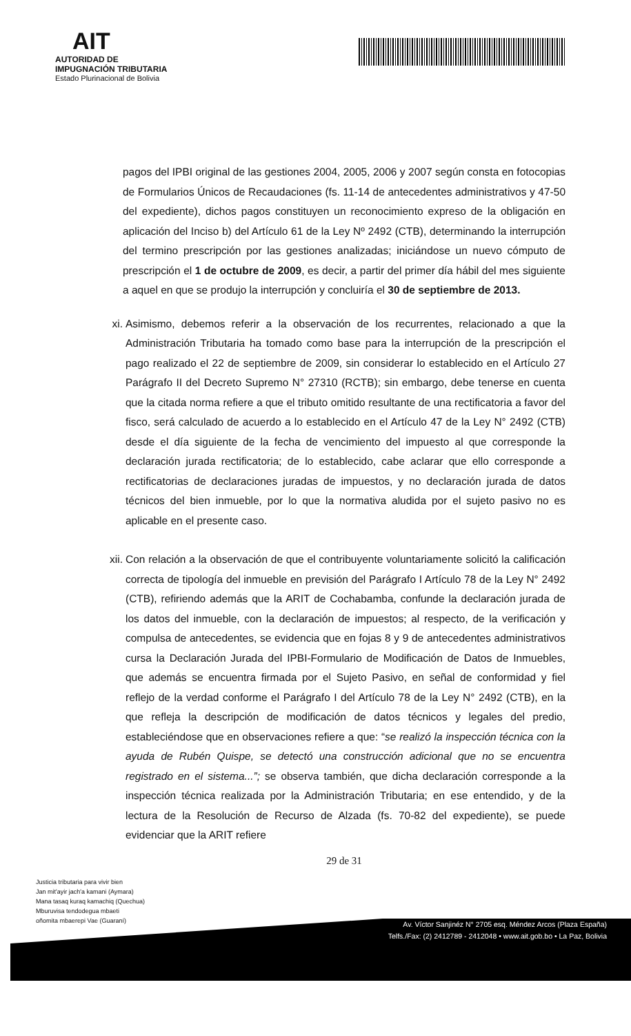AIT
AUTORIDAD DE
IMPUGNACIÓN TRIBUTARIA
Estado Plurinacional de Bolivia
pagos del IPBI original de las gestiones 2004, 2005, 2006 y 2007 según consta en fotocopias de Formularios Únicos de Recaudaciones (fs. 11-14 de antecedentes administrativos y 47-50 del expediente), dichos pagos constituyen un reconocimiento expreso de la obligación en aplicación del Inciso b) del Artículo 61 de la Ley Nº 2492 (CTB), determinando la interrupción del termino prescripción por las gestiones analizadas; iniciándose un nuevo cómputo de prescripción el 1 de octubre de 2009, es decir, a partir del primer día hábil del mes siguiente a aquel en que se produjo la interrupción y concluiría el 30 de septiembre de 2013.
xi. Asimismo, debemos referir a la observación de los recurrentes, relacionado a que la Administración Tributaria ha tomado como base para la interrupción de la prescripción el pago realizado el 22 de septiembre de 2009, sin considerar lo establecido en el Artículo 27 Parágrafo II del Decreto Supremo N° 27310 (RCTB); sin embargo, debe tenerse en cuenta que la citada norma refiere a que el tributo omitido resultante de una rectificatoria a favor del fisco, será calculado de acuerdo a lo establecido en el Artículo 47 de la Ley N° 2492 (CTB) desde el día siguiente de la fecha de vencimiento del impuesto al que corresponde la declaración jurada rectificatoria; de lo establecido, cabe aclarar que ello corresponde a rectificatorias de declaraciones juradas de impuestos, y no declaración jurada de datos técnicos del bien inmueble, por lo que la normativa aludida por el sujeto pasivo no es aplicable en el presente caso.
xii. Con relación a la observación de que el contribuyente voluntariamente solicitó la calificación correcta de tipología del inmueble en previsión del Parágrafo I Artículo 78 de la Ley N° 2492 (CTB), refiriendo además que la ARIT de Cochabamba, confunde la declaración jurada de los datos del inmueble, con la declaración de impuestos; al respecto, de la verificación y compulsa de antecedentes, se evidencia que en fojas 8 y 9 de antecedentes administrativos cursa la Declaración Jurada del IPBI-Formulario de Modificación de Datos de Inmuebles, que además se encuentra firmada por el Sujeto Pasivo, en señal de conformidad y fiel reflejo de la verdad conforme el Parágrafo I del Artículo 78 de la Ley N° 2492 (CTB), en la que refleja la descripción de modificación de datos técnicos y legales del predio, estableciéndose que en observaciones refiere a que: “se realizó la inspección técnica con la ayuda de Rubén Quispe, se detectó una construcción adicional que no se encuentra registrado en el sistema...”; se observa también, que dicha declaración corresponde a la inspección técnica realizada por la Administración Tributaria; en ese entendido, y de la lectura de la Resolución de Recurso de Alzada (fs. 70-82 del expediente), se puede evidenciar que la ARIT refiere
29 de 31
Justicia tributaria para vivir bien
Jan mit'ayir jach'a kamani (Aymara)
Mana tasaq kuraq kamachiq (Quechua)
Mburuvisa tendodegua mbaeti
oñomita mbaerepi Vae (Guaraní)
Av. Víctor Sanjinéz N° 2705 esq. Méndez Arcos (Plaza España)
Telfs./Fax: (2) 2412789 - 2412048 • www.ait.gob.bo • La Paz, Bolivia